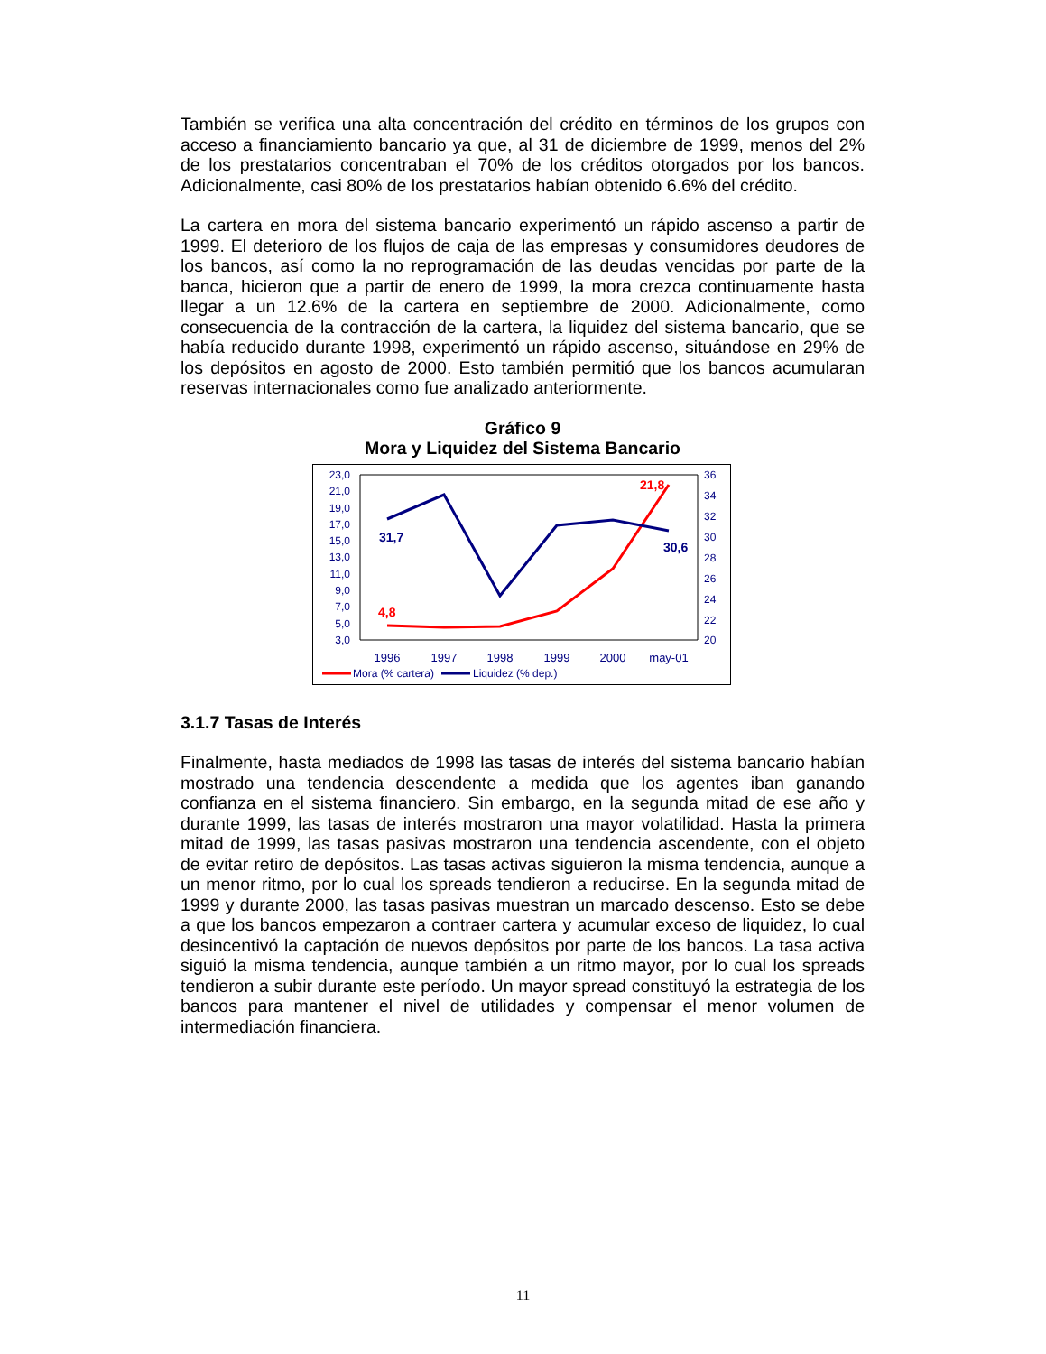También se verifica una alta concentración del crédito en términos de los grupos con acceso a financiamiento bancario ya que, al 31 de diciembre de 1999, menos del 2% de los prestatarios concentraban el 70% de los créditos otorgados por los bancos. Adicionalmente, casi 80% de los prestatarios habían obtenido 6.6% del crédito.
La cartera en mora del sistema bancario experimentó un rápido ascenso a partir de 1999. El deterioro de los flujos de caja de las empresas y consumidores deudores de los bancos, así como la no reprogramación de las deudas vencidas por parte de la banca, hicieron que a partir de enero de 1999, la mora crezca continuamente hasta llegar a un 12.6% de la cartera en septiembre de 2000. Adicionalmente, como consecuencia de la contracción de la cartera, la liquidez del sistema bancario, que se había reducido durante 1998, experimentó un rápido ascenso, situándose en 29% de los depósitos en agosto de 2000. Esto también permitió que los bancos acumularan reservas internacionales como fue analizado anteriormente.
Gráfico 9
Mora y Liquidez del Sistema Bancario
23,0
21,0
19,0
17,0
15,0
13,0
11,0
9,0
7,0
5,0
3,0
36
34
32
30
28
26
24
22
20
1996
1997
1998
1999
2000
may-01
4,8
21,8
31,7
30,6
Mora (% cartera)
Liquidez (% dep.)
3.1.7 Tasas de Interés
Finalmente, hasta mediados de 1998 las tasas de interés del sistema bancario habían mostrado una tendencia descendente a medida que los agentes iban ganando confianza en el sistema financiero. Sin embargo, en la segunda mitad de ese año y durante 1999, las tasas de interés mostraron una mayor volatilidad. Hasta la primera mitad de 1999, las tasas pasivas mostraron una tendencia ascendente, con el objeto de evitar retiro de depósitos. Las tasas activas siguieron la misma tendencia, aunque a un menor ritmo, por lo cual los spreads tendieron a reducirse. En la segunda mitad de 1999 y durante 2000, las tasas pasivas muestran un marcado descenso. Esto se debe a que los bancos empezaron a contraer cartera y acumular exceso de liquidez, lo cual desincentivó la captación de nuevos depósitos por parte de los bancos. La tasa activa siguió la misma tendencia, aunque también a un ritmo mayor, por lo cual los spreads tendieron a subir durante este período. Un mayor spread constituyó la estrategia de los bancos para mantener el nivel de utilidades y compensar el menor volumen de intermediación financiera.
11